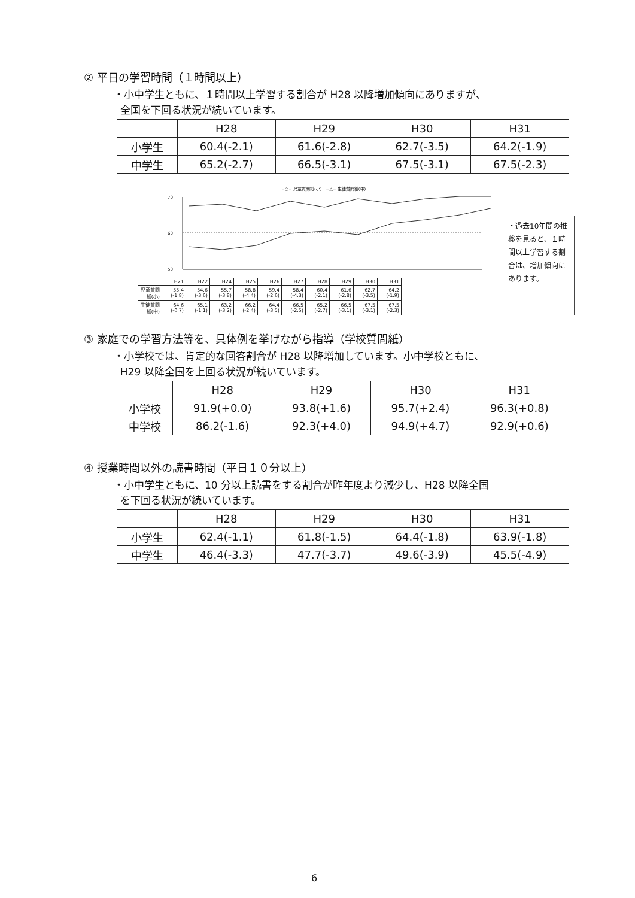② 平日の学習時間（１時間以上）
・小中学生ともに、１時間以上学習する割合が H28 以降増加傾向にありますが、
全国を下回る状況が続いています。
| | H28 | H29 | H30 | H31 |
| --- | --- | --- | --- | --- |
| 小学生 | 60.4(-2.1) | 61.6(-2.8) | 62.7(-3.5) | 64.2(-1.9) |
| 中学生 | 65.2(-2.7) | 66.5(-3.1) | 67.5(-3.1) | 67.5(-2.3) |
−○− 児童質問紙(小)　−△− 生徒質問紙(中)
70
60
50
| | H21 | H22 | H24 | H25 | H26 | H27 | H28 | H29 | H30 | H31 |
| --- | --- | --- | --- | --- | --- | --- | --- | --- | --- | --- |
| 児童質問紙(小) | 55.4 (-1.8) | 54.6 (-3.6) | 55.7 (-3.8) | 58.8 (-4.4) | 59.4 (-2.6) | 58.4 (-4.3) | 60.4 (-2.1) | 61.6 (-2.8) | 62.7 (-3.5) | 64.2 (-1.9) |
| 生徒質問紙(中) | 64.6 (-0.7) | 65.1 (-1.1) | 63.2 (-3.2) | 66.2 (-2.4) | 64.4 (-3.5) | 66.5 (-2.5) | 65.2 (-2.7) | 66.5 (-3.1) | 67.5 (-3.1) | 67.5 (-2.3) |
・過去10年間の推移を見ると、１時間以上学習する割合は、増加傾向にあります。
③ 家庭での学習方法等を、具体例を挙げながら指導（学校質問紙）
・小学校では、肯定的な回答割合が H28 以降増加しています。小中学校ともに、
H29 以降全国を上回る状況が続いています。
| | H28 | H29 | H30 | H31 |
| --- | --- | --- | --- | --- |
| 小学校 | 91.9(+0.0) | 93.8(+1.6) | 95.7(+2.4) | 96.3(+0.8) |
| 中学校 | 86.2(-1.6) | 92.3(+4.0) | 94.9(+4.7) | 92.9(+0.6) |
④ 授業時間以外の読書時間（平日１０分以上）
・小中学生ともに、10 分以上読書をする割合が昨年度より減少し、H28 以降全国
を下回る状況が続いています。
| | H28 | H29 | H30 | H31 |
| --- | --- | --- | --- | --- |
| 小学生 | 62.4(-1.1) | 61.8(-1.5) | 64.4(-1.8) | 63.9(-1.8) |
| 中学生 | 46.4(-3.3) | 47.7(-3.7) | 49.6(-3.9) | 45.5(-4.9) |
6